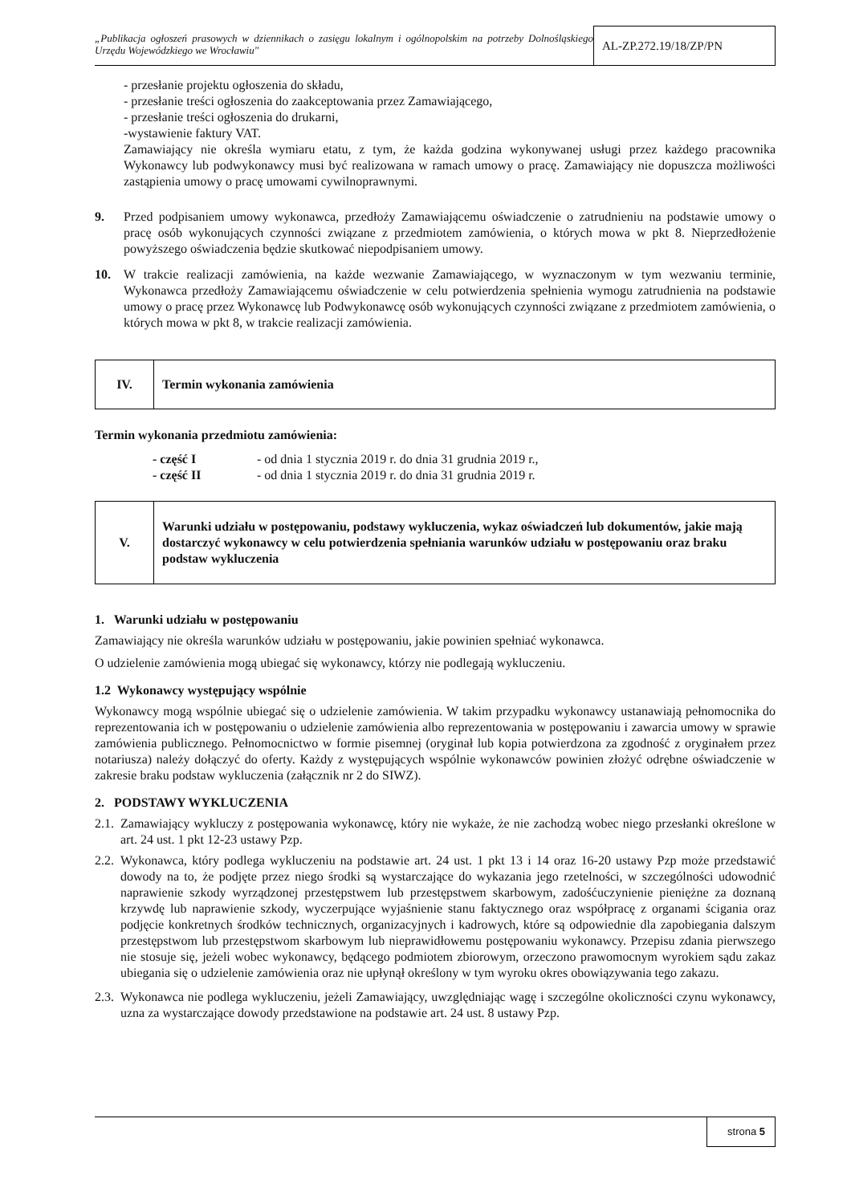„Publikacja ogłoszeń prasowych w dziennikach o zasięgu lokalnym i ogólnopolskim na potrzeby Dolnośląskiego Urzędu Wojewódzkiego we Wrocławiu"
AL-ZP.272.19/18/ZP/PN
- przesłanie projektu ogłoszenia do składu,
- przesłanie treści ogłoszenia do zaakceptowania przez Zamawiającego,
- przesłanie treści ogłoszenia do drukarni,
-wystawienie faktury VAT.
Zamawiający nie określa wymiaru etatu, z tym, że każda godzina wykonywanej usługi przez każdego pracownika Wykonawcy lub podwykonawcy musi być realizowana w ramach umowy o pracę. Zamawiający nie dopuszcza możliwości zastąpienia umowy o pracę umowami cywilnoprawnymi.
9. Przed podpisaniem umowy wykonawca, przedłoży Zamawiającemu oświadczenie o zatrudnieniu na podstawie umowy o pracę osób wykonujących czynności związane z przedmiotem zamówienia, o których mowa w pkt 8. Nieprzedłożenie powyższego oświadczenia będzie skutkować niepodpisaniem umowy.
10. W trakcie realizacji zamówienia, na każde wezwanie Zamawiającego, w wyznaczonym w tym wezwaniu terminie, Wykonawca przedłoży Zamawiającemu oświadczenie w celu potwierdzenia spełnienia wymogu zatrudnienia na podstawie umowy o pracę przez Wykonawcę lub Podwykonawcę osób wykonujących czynności związane z przedmiotem zamówienia, o których mowa w pkt 8, w trakcie realizacji zamówienia.
| IV. | Termin wykonania zamówienia |
Termin wykonania przedmiotu zamówienia:
| - część I | - od dnia 1 stycznia 2019 r. do dnia 31 grudnia 2019 r., |
| - część II | - od dnia 1 stycznia 2019 r. do dnia 31 grudnia 2019 r. |
| V. | Warunki udziału w postępowaniu, podstawy wykluczenia, wykaz oświadczeń lub dokumentów, jakie mają dostarczyć wykonawcy w celu potwierdzenia spełniania warunków udziału w postępowaniu oraz braku podstaw wykluczenia |
1. Warunki udziału w postępowaniu
Zamawiający nie określa warunków udziału w postępowaniu, jakie powinien spełniać wykonawca.
O udzielenie zamówienia mogą ubiegać się wykonawcy, którzy nie podlegają wykluczeniu.
1.2 Wykonawcy występujący wspólnie
Wykonawcy mogą wspólnie ubiegać się o udzielenie zamówienia. W takim przypadku wykonawcy ustanawiają pełnomocnika do reprezentowania ich w postępowaniu o udzielenie zamówienia albo reprezentowania w postępowaniu i zawarcia umowy w sprawie zamówienia publicznego. Pełnomocnictwo w formie pisemnej (oryginał lub kopia potwierdzona za zgodność z oryginałem przez notariusza) należy dołączyć do oferty. Każdy z występujących wspólnie wykonawców powinien złożyć odrębne oświadczenie w zakresie braku podstaw wykluczenia (załącznik nr 2 do SIWZ).
2. PODSTAWY WYKLUCZENIA
2.1.
Zamawiający wykluczy z postępowania wykonawcę, który nie wykaże, że nie zachodzą wobec niego przesłanki określone w art. 24 ust. 1 pkt 12-23 ustawy Pzp.
2.2.
Wykonawca, który podlega wykluczeniu na podstawie art. 24 ust. 1 pkt 13 i 14 oraz 16-20 ustawy Pzp może przedstawić dowody na to, że podjęte przez niego środki są wystarczające do wykazania jego rzetelności, w szczególności udowodnić naprawienie szkody wyrządzonej przestępstwem lub przestępstwem skarbowym, zadośćuczynienie pieniężne za doznaną krzywdę lub naprawienie szkody, wyczerpujące wyjaśnienie stanu faktycznego oraz współpracę z organami ścigania oraz podjęcie konkretnych środków technicznych, organizacyjnych i kadrowych, które są odpowiednie dla zapobiegania dalszym przestępstwom lub przestępstwom skarbowym lub nieprawidłowemu postępowaniu wykonawcy. Przepisu zdania pierwszego nie stosuje się, jeżeli wobec wykonawcy, będącego podmiotem zbiorowym, orzeczono prawomocnym wyrokiem sądu zakaz ubiegania się o udzielenie zamówienia oraz nie upłynął określony w tym wyroku okres obowiązywania tego zakazu.
2.3.
Wykonawca nie podlega wykluczeniu, jeżeli Zamawiający, uwzględniając wagę i szczególne okoliczności czynu wykonawcy, uzna za wystarczające dowody przedstawione na podstawie art. 24 ust. 8 ustawy Pzp.
strona 5